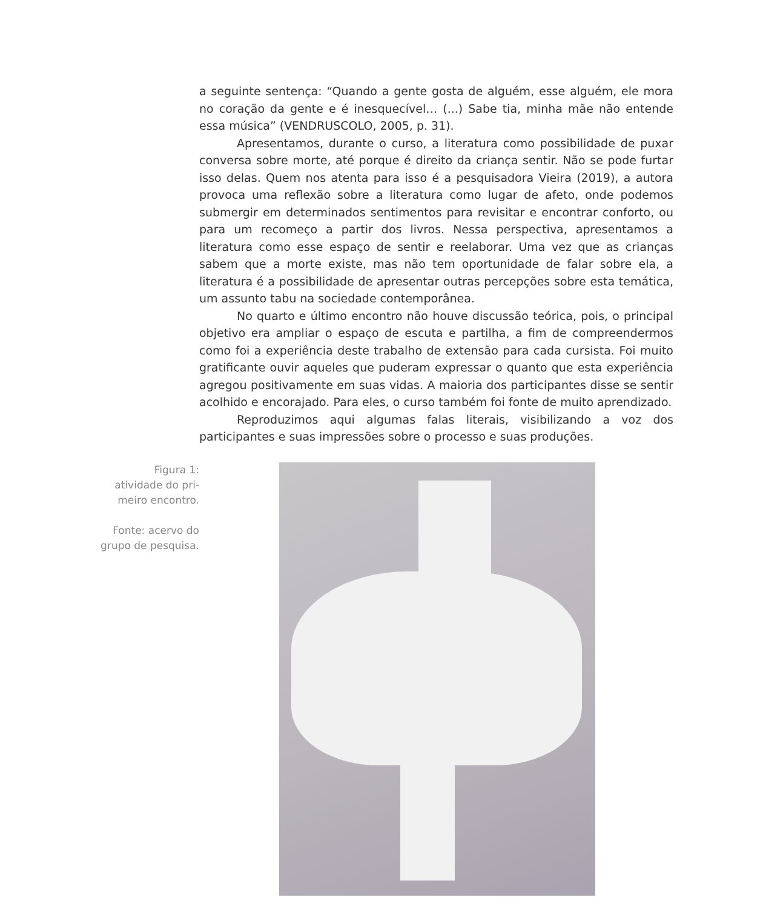a seguinte sentença: “Quando a gente gosta de alguém, esse alguém, ele mora no coração da gente e é inesquecível… (...) Sabe tia, minha mãe não entende essa música” (VENDRUSCOLO, 2005, p. 31).
Apresentamos, durante o curso, a literatura como possibilidade de puxar conversa sobre morte, até porque é direito da criança sentir. Não se pode furtar isso delas. Quem nos atenta para isso é a pesquisadora Vieira (2019), a autora provoca uma reflexão sobre a literatura como lugar de afeto, onde podemos submergir em determinados sentimentos para revisitar e encontrar conforto, ou para um recomeço a partir dos livros. Nessa perspectiva, apresentamos a literatura como esse espaço de sentir e reelaborar. Uma vez que as crianças sabem que a morte existe, mas não tem oportunidade de falar sobre ela, a literatura é a possibilidade de apresentar outras percepções sobre esta temática, um assunto tabu na sociedade contemporânea.
No quarto e último encontro não houve discussão teórica, pois, o principal objetivo era ampliar o espaço de escuta e partilha, a fim de compreendermos como foi a experiência deste trabalho de extensão para cada cursista. Foi muito gratificante ouvir aqueles que puderam expressar o quanto que esta experiência agregou positivamente em suas vidas. A maioria dos participantes disse se sentir acolhido e encorajado. Para eles, o curso também foi fonte de muito aprendizado.
Reproduzimos aqui algumas falas literais, visibilizando a voz dos participantes e suas impressões sobre o processo e suas produções.
Figura 1:
atividade do pri-
meiro encontro.
Fonte: acervo do
grupo de pesquisa.